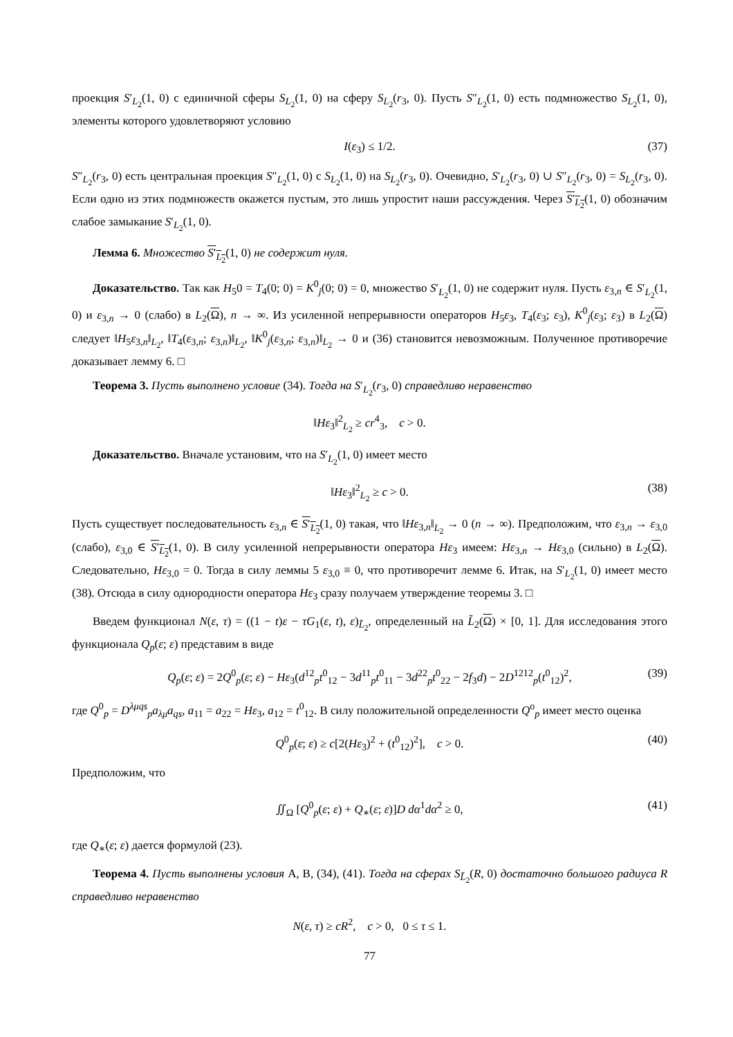проекция S′<sub>L<sub>2</sub></sub>(1, 0) с единичной сферы S<sub>L<sub>2</sub></sub>(1, 0) на сферу S<sub>L<sub>2</sub></sub>(r<sub>3</sub>, 0). Пусть S″<sub>L<sub>2</sub></sub>(1, 0) есть подмножество S<sub>L<sub>2</sub></sub>(1, 0), элементы которого удовлетворяют условию
I(ε<sub>3</sub>) ≤ 1/2. (37)
S″<sub>L<sub>2</sub></sub>(r<sub>3</sub>, 0) есть центральная проекция S″<sub>L<sub>2</sub></sub>(1, 0) с S<sub>L<sub>2</sub></sub>(1, 0) на S<sub>L<sub>2</sub></sub>(r<sub>3</sub>, 0). Очевидно, S′<sub>L<sub>2</sub></sub>(r<sub>3</sub>, 0) ∪ S″<sub>L<sub>2</sub></sub>(r<sub>3</sub>, 0) = S<sub>L<sub>2</sub></sub>(r<sub>3</sub>, 0). Если одно из этих подмножеств окажется пустым, это лишь упростит наши рассуждения. Через S′<sub>L<sub>2</sub></sub>(1, 0) обозначим слабое замыкание S′<sub>L<sub>2</sub></sub>(1, 0).
Лемма 6. Множество S′<sub>L<sub>2</sub></sub>(1, 0) не содержит нуля.
Доказательство. Так как H<sub>5</sub>0 = T<sub>4</sub>(0; 0) = K<sup>0</sup><sub>j</sub>(0; 0) = 0, множество S′<sub>L<sub>2</sub></sub>(1, 0) не содержит нуля. Пусть ε<sub>3,n</sub> ∈ S′<sub>L<sub>2</sub></sub>(1, 0) и ε<sub>3,n</sub> → 0 (слабо) в L<sub>2</sub>(Ω), n → ∞. Из усиленной непрерывности операторов H<sub>5</sub>ε<sub>3</sub>, T<sub>4</sub>(ε<sub>3</sub>; ε<sub>3</sub>), K<sup>0</sup><sub>j</sub>(ε<sub>3</sub>; ε<sub>3</sub>) в L<sub>2</sub>(Ω) следует ‖H<sub>5</sub>ε<sub>3,n</sub>‖<sub>L<sub>2</sub></sub>, ‖T<sub>4</sub>(ε<sub>3,n</sub>; ε<sub>3,n</sub>)‖<sub>L<sub>2</sub></sub>, ‖K<sup>0</sup><sub>j</sub>(ε<sub>3,n</sub>; ε<sub>3,n</sub>)‖<sub>L<sub>2</sub></sub> → 0 и (36) становится невозможным. Полученное противоречие доказывает лемму 6. □
Теорема 3. Пусть выполнено условие (34). Тогда на S′<sub>L<sub>2</sub></sub>(r<sub>3</sub>, 0) справедливо неравенство
‖Hε<sub>3</sub>‖<sup>2</sup><sub>L<sub>2</sub></sub> ≥ cr<sup>4</sup><sub>3</sub>, c > 0.
Доказательство. Вначале установим, что на S′<sub>L<sub>2</sub></sub>(1, 0) имеет место
‖Hε<sub>3</sub>‖<sup>2</sup><sub>L<sub>2</sub></sub> ≥ c > 0. (38)
Пусть существует последовательность ε<sub>3,n</sub> ∈ S′<sub>L<sub>2</sub></sub>(1, 0) такая, что ‖Hε<sub>3,n</sub>‖<sub>L<sub>2</sub></sub> → 0 (n → ∞). Предположим, что ε<sub>3,n</sub> → ε<sub>3,0</sub> (слабо), ε<sub>3,0</sub> ∈ S′<sub>L<sub>2</sub></sub>(1, 0). В силу усиленной непрерывности оператора Hε<sub>3</sub> имеем: Hε<sub>3,n</sub> → Hε<sub>3,0</sub> (сильно) в L<sub>2</sub>(Ω). Следовательно, Hε<sub>3,0</sub> = 0. Тогда в силу леммы 5 ε<sub>3,0</sub> ≡ 0, что противоречит лемме 6. Итак, на S′<sub>L<sub>2</sub></sub>(1, 0) имеет место (38). Отсюда в силу однородности оператора Hε<sub>3</sub> сразу получаем утверждение теоремы 3. □
Введем функционал N(ε, τ) = ((1 − t)ε − τG<sub>1</sub>(ε, t), ε)<sub>L̃<sub>2</sub></sub>, определенный на L̃<sub>2</sub>(Ω) × [0, 1]. Для исследования этого функционала Q<sub>p</sub>(ε; ε) представим в виде
Q<sub>p</sub>(ε; ε) = 2Q<sup>0</sup><sub>p</sub>(ε; ε) − Hε<sub>3</sub>(d<sup>12</sup><sub>p</sub>t<sup>0</sup><sub>12</sub> − 3d<sup>11</sup><sub>p</sub>t<sup>0</sup><sub>11</sub> − 3d<sup>22</sup><sub>p</sub>t<sup>0</sup><sub>22</sub> − 2f<sub>3</sub>d) − 2D<sup>1212</sup><sub>p</sub>(t<sup>0</sup><sub>12</sub>)<sup>2</sup>, (39)
где Q<sup>0</sup><sub>p</sub> = D<sup>λμqs</sup><sub>p</sub>a<sub>λμ</sub>a<sub>qs</sub>, a<sub>11</sub> = a<sub>22</sub> = Hε<sub>3</sub>, a<sub>12</sub> = t<sup>0</sup><sub>12</sub>. В силу положительной определенности Q<sup>o</sup><sub>p</sub> имеет место оценка
Q<sup>0</sup><sub>p</sub>(ε; ε) ≥ c[2(Hε<sub>3</sub>)<sup>2</sup> + (t<sup>0</sup><sub>12</sub>)<sup>2</sup>], c > 0. (40)
Предположим, что
∬<sub>Ω</sub> [Q<sup>0</sup><sub>p</sub>(ε; ε) + Q<sub>∗</sub>(ε; ε)]D dα<sup>1</sup>dα<sup>2</sup> ≥ 0, (41)
где Q<sub>∗</sub>(ε; ε) дается формулой (23).
Теорема 4. Пусть выполнены условия A, B, (34), (41). Тогда на сферах S<sub>L̃<sub>2</sub></sub>(R, 0) достаточно большого радиуса R справедливо неравенство
N(ε, τ) ≥ cR<sup>2</sup>, c > 0, 0 ≤ τ ≤ 1.
77